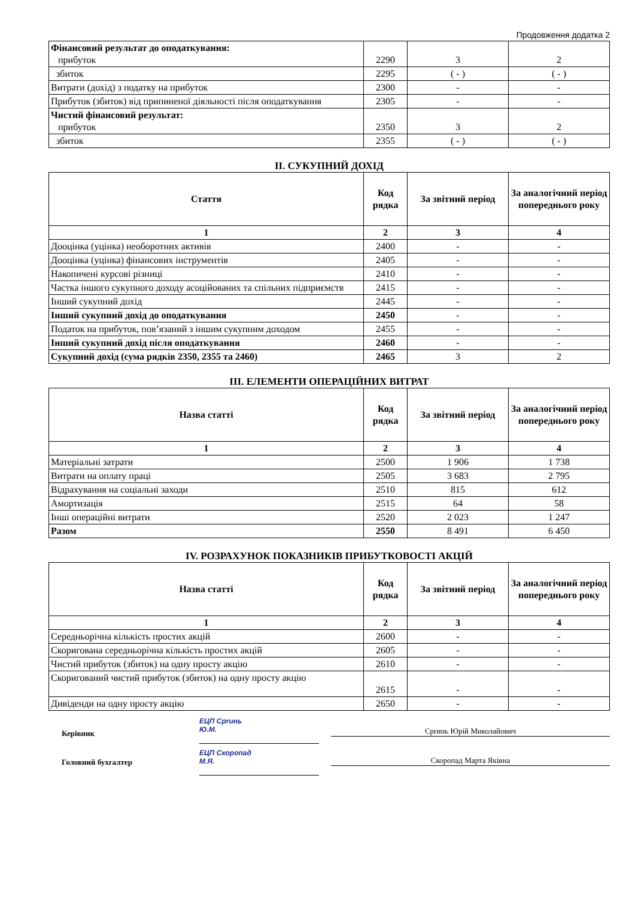Продовження додатка 2
| Фінансовий результат до оподаткування: прибуток | 2290 | 3 | 2 |
| збиток | 2295 | ( - ) | ( - ) |
| Витрати (дохід) з податку на прибуток | 2300 | - | - |
| Прибуток (збиток) від припиненої діяльності після оподаткування | 2305 | - | - |
| Чистий фінансовий результат: прибуток | 2350 | 3 | 2 |
| збиток | 2355 | ( - ) | ( - ) |
II. СУКУПНИЙ ДОХІД
| Стаття | Код рядка | За звітний період | За аналогічний період попереднього року |
| --- | --- | --- | --- |
| 1 | 2 | 3 | 4 |
| Дооцінка (уцінка) необоротних активів | 2400 | - | - |
| Дооцінка (уцінка) фінансових інструментів | 2405 | - | - |
| Накопичені курсові різниці | 2410 | - | - |
| Частка іншого сукупного доходу асоційованих та спільних підприємств | 2415 | - | - |
| Інший сукупний дохід | 2445 | - | - |
| Інший сукупний дохід до оподаткування | 2450 | - | - |
| Податок на прибуток, пов’язаний з іншим сукупним доходом | 2455 | - | - |
| Інший сукупний дохід після оподаткування | 2460 | - | - |
| Сукупний дохід (сума рядків 2350, 2355 та 2460) | 2465 | 3 | 2 |
III. ЕЛЕМЕНТИ ОПЕРАЦІЙНИХ ВИТРАТ
| Назва статті | Код рядка | За звітний період | За аналогічний період попереднього року |
| --- | --- | --- | --- |
| 1 | 2 | 3 | 4 |
| Матеріальні затрати | 2500 | 1 906 | 1 738 |
| Витрати на оплату праці | 2505 | 3 683 | 2 795 |
| Відрахування на соціальні заходи | 2510 | 815 | 612 |
| Амортизація | 2515 | 64 | 58 |
| Інші операційні витрати | 2520 | 2 023 | 1 247 |
| Разом | 2550 | 8 491 | 6 450 |
IV. РОЗРАХУНОК ПОКАЗНИКІВ ПРИБУТКОВОСТІ АКЦІЙ
| Назва статті | Код рядка | За звітний період | За аналогічний період попереднього року |
| --- | --- | --- | --- |
| 1 | 2 | 3 | 4 |
| Середньорічна кількість простих акцій | 2600 | - | - |
| Скоригована середньорічна кількість простих акцій | 2605 | - | - |
| Чистий прибуток (збиток) на одну просту акцію | 2610 | - | - |
| Скоригований чистий прибуток (збиток) на одну просту акцію | 2615 | - | - |
| Дивіденди на одну просту акцію | 2650 | - | - |
Керівник
Головний бухгалтер
ЕЦП Сprинь
Ю.М.
ЕЦП Скоропад
М.Я.
Сprинь Юрій Миколайович
Скоропад Марта Яківна